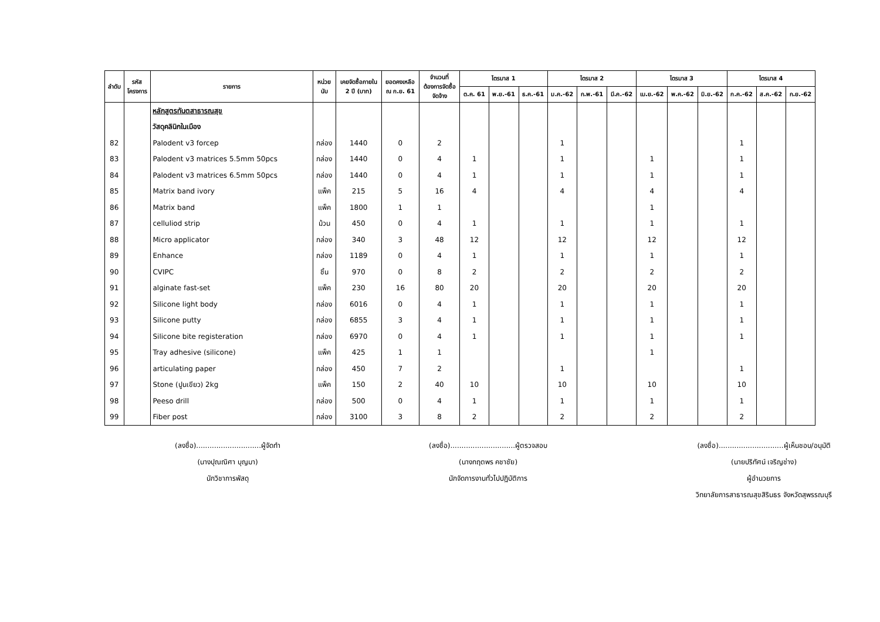| ลำดับ | รหัส โครงการ | รายการ | หน่วย นับ | เคยจัดซื้อภายใน 2 ปี (บาท) | ยอดคงเหลือ ณ ก.ย. 61 | จำนวนที่ ต้องการจัดซื้อ จัดจ้าง | ไตรมาส 1 | | | ไตรมาส 2 | | | ไตรมาส 3 | | | ไตรมาส 4 | | |
| --- | --- | --- | --- | --- | --- | --- | --- | --- | --- | --- | --- | --- | --- | --- | --- | --- | --- | --- |
| | | | | | | | ต.ค. 61 | พ.ย.-61 | ธ.ค.-61 | ม.ค.-62 | ก.พ.-61 | มี.ค.-62 | เม.ย.-62 | พ.ค.-62 | มิ.ย.-62 | ก.ค.-62 | ส.ค.-62 | ก.ย.-62 |
| | | หลักสูตรทันตสาธารณสุข | | | | | | | | | | | | | | | | |
| | | วัสดุคลินิกในเมือง | | | | | | | | | | | | | | | | |
| 82 | | Palodent v3 forcep | กล่อง | 1440 | 0 | 2 | | | | 1 | | | | | | 1 | | |
| 83 | | Palodent v3 matrices 5.5mm 50pcs | กล่อง | 1440 | 0 | 4 | 1 | | | 1 | | | 1 | | | 1 | | |
| 84 | | Palodent v3 matrices 6.5mm 50pcs | กล่อง | 1440 | 0 | 4 | 1 | | | 1 | | | 1 | | | 1 | | |
| 85 | | Matrix band ivory | แพ็ค | 215 | 5 | 16 | 4 | | | 4 | | | 4 | | | 4 | | |
| 86 | | Matrix band | แพ็ค | 1800 | 1 | 1 | | | | | | | 1 | | | | | |
| 87 | | celluliod strip | ม้วน | 450 | 0 | 4 | 1 | | | 1 | | | 1 | | | 1 | | |
| 88 | | Micro applicator | กล่อง | 340 | 3 | 48 | 12 | | | 12 | | | 12 | | | 12 | | |
| 89 | | Enhance | กล่อง | 1189 | 0 | 4 | 1 | | | 1 | | | 1 | | | 1 | | |
| 90 | | CVIPC | ชิ้น | 970 | 0 | 8 | 2 | | | 2 | | | 2 | | | 2 | | |
| 91 | | alginate fast-set | แพ็ค | 230 | 16 | 80 | 20 | | | 20 | | | 20 | | | 20 | | |
| 92 | | Silicone light body | กล่อง | 6016 | 0 | 4 | 1 | | | 1 | | | 1 | | | 1 | | |
| 93 | | Silicone putty | กล่อง | 6855 | 3 | 4 | 1 | | | 1 | | | 1 | | | 1 | | |
| 94 | | Silicone bite registeration | กล่อง | 6970 | 0 | 4 | 1 | | | 1 | | | 1 | | | 1 | | |
| 95 | | Tray adhesive (silicone) | แพ็ค | 425 | 1 | 1 | | | | | | | 1 | | | | | |
| 96 | | articulating paper | กล่อง | 450 | 7 | 2 | | | | 1 | | | | | | 1 | | |
| 97 | | Stone (ปูนเขียว) 2kg | แพ็ค | 150 | 2 | 40 | 10 | | | 10 | | | 10 | | | 10 | | |
| 98 | | Peeso drill | กล่อง | 500 | 0 | 4 | 1 | | | 1 | | | 1 | | | 1 | | |
| 99 | | Fiber post | กล่อง | 3100 | 3 | 8 | 2 | | | 2 | | | 2 | | | 2 | | |
(ลงชื่อ).............................ผู้จัดทำ
(นางปุณณิศา บุญมา)
นักวิชาการพัสดุ
(ลงชื่อ).............................ผู้ตรวจสอบ
(นางกฤตพร คชาชัย)
นักจัดการงานทั่วไปปฏิบัติการ
(ลงชื่อ).............................ผู้เห็นชอบ/อนุมัติ
(นายปริทัศน์ เจริญช่าง)
ผู้อำนวยการ
วิทยาลัยการสาธารณสุขสิรินธร จังหวัดสุพรรณบุรี